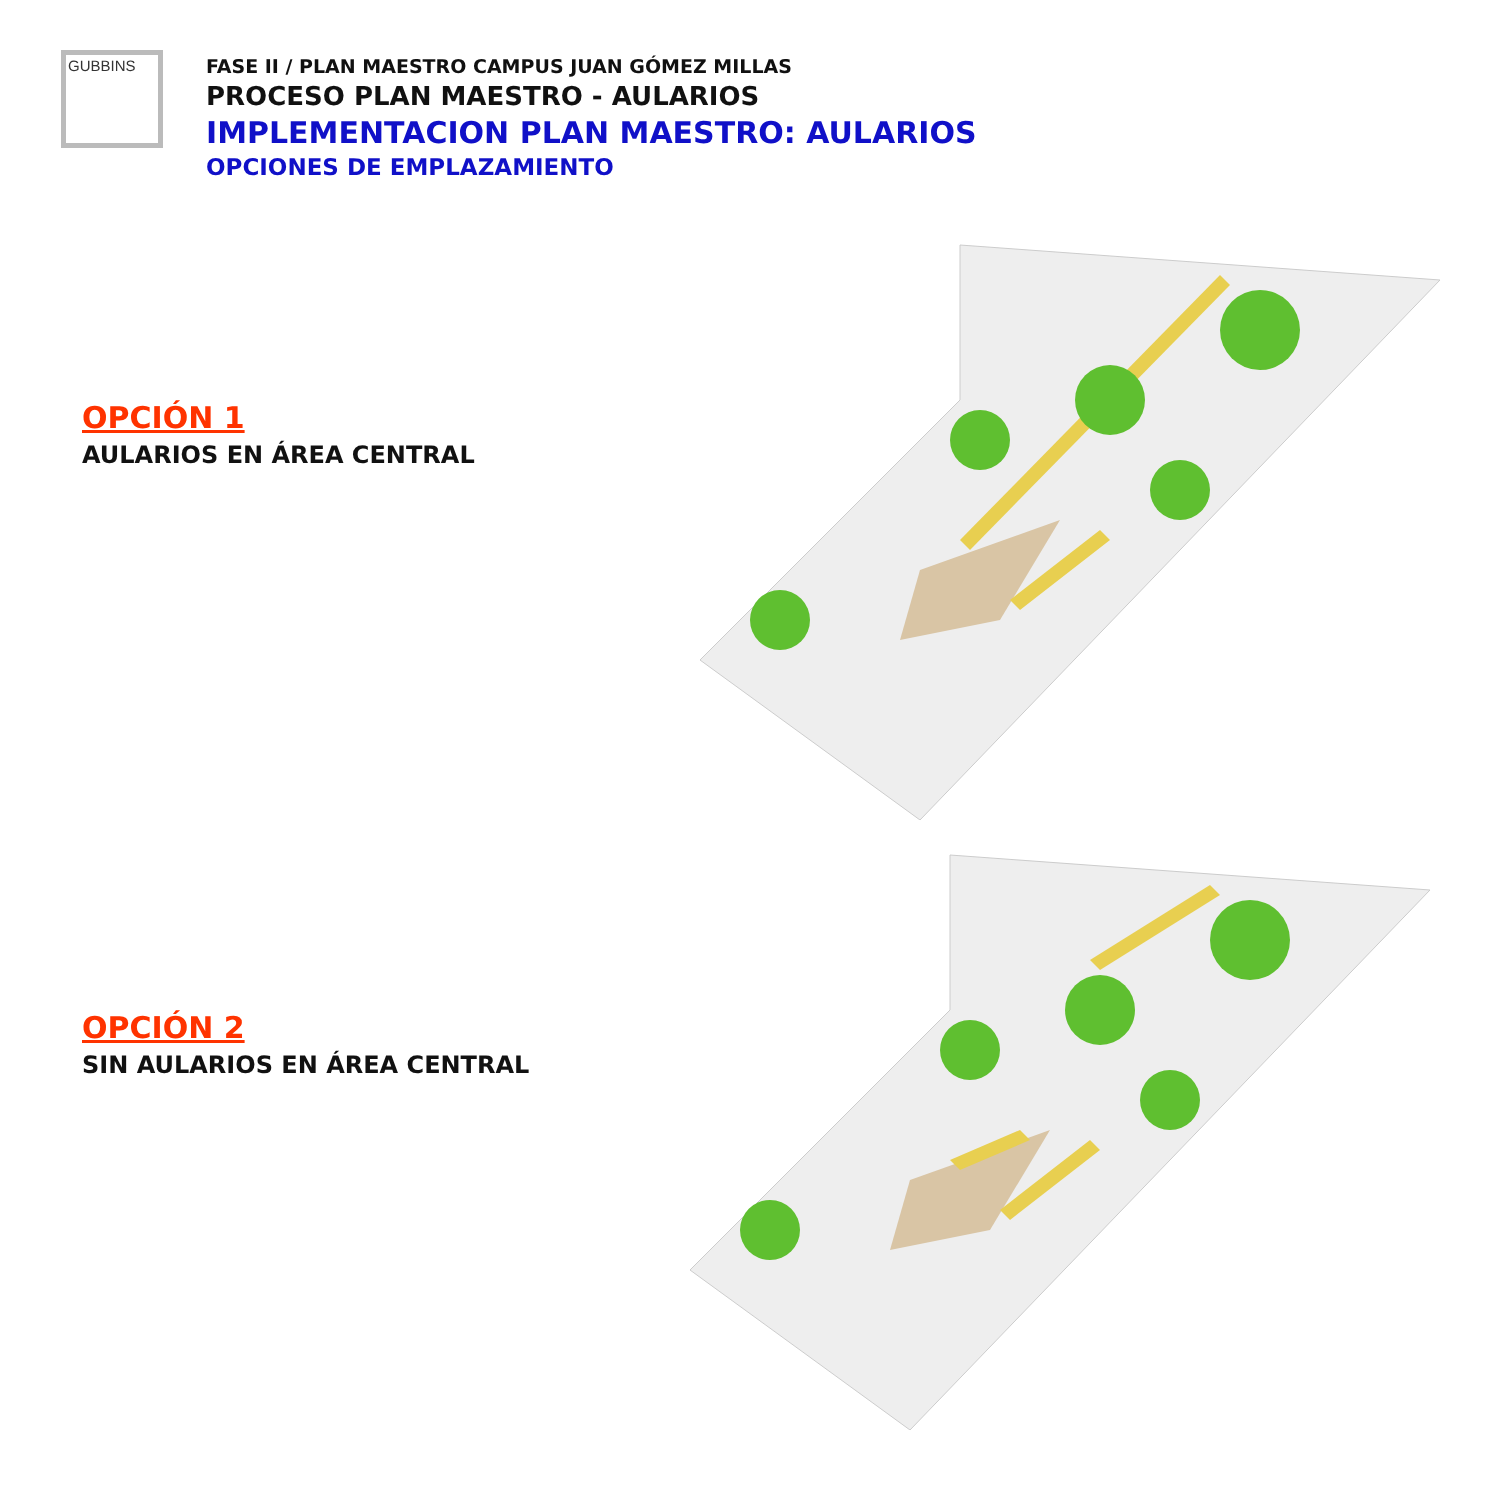GUBBINS
FASE II / PLAN MAESTRO CAMPUS JUAN GÓMEZ MILLAS
PROCESO PLAN MAESTRO - AULARIOS
IMPLEMENTACION PLAN MAESTRO: AULARIOS
OPCIONES DE EMPLAZAMIENTO
OPCIÓN 1
AULARIOS EN ÁREA CENTRAL
OPCIÓN 2
SIN AULARIOS EN ÁREA CENTRAL